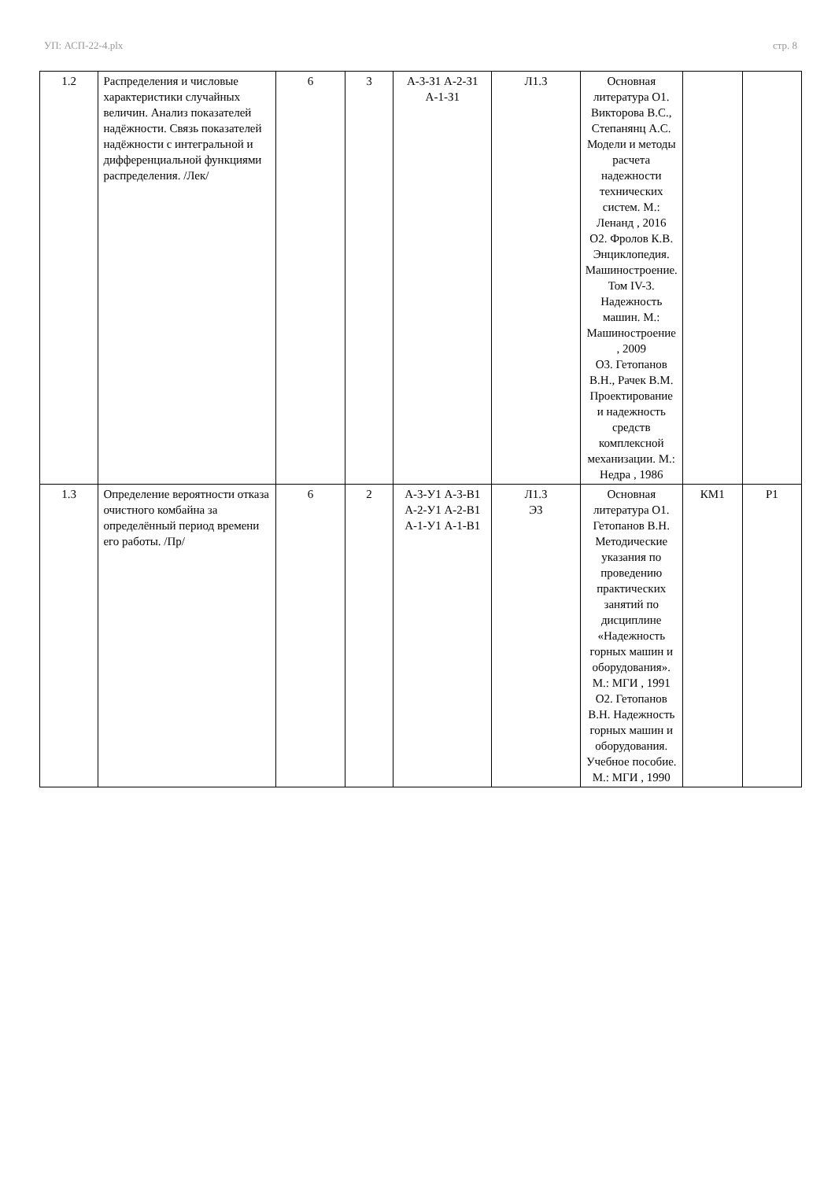УП: АСП-22-4.plx стр. 8
| 1.2 | Распределения и числовые характеристики случайных величин. Анализ показателей надёжности. Связь показателей надёжности с интегральной и дифференциальной функциями распределения. /Лек/ | 6 | 3 | А-3-З1 А-2-З1 А-1-З1 | Л1.3 | Основная литература О1. Викторова В.С., Степанянц А.С. Модели и методы расчета надежности технических систем. М.: Ленанд , 2016 О2. Фролов К.В. Энциклопедия. Машиностроение. Том IV-3. Надежность машин. М.: Машиностроение , 2009 О3. Гетопанов В.Н., Рачек В.М. Проектирование и надежность средств комплексной механизации. М.: Недра , 1986 | | |
| 1.3 | Определение вероятности отказа очистного комбайна за определённый период времени его работы. /Пр/ | 6 | 2 | А-3-У1 А-3-В1 А-2-У1 А-2-В1 А-1-У1 А-1-В1 | Л1.3 Э3 | Основная литература О1. Гетопанов В.Н. Методические указания по проведению практических занятий по дисциплине «Надежность горных машин и оборудования». М.: МГИ , 1991 О2. Гетопанов В.Н. Надежность горных машин и оборудования. Учебное пособие. М.: МГИ , 1990 | КМ1 | Р1 |